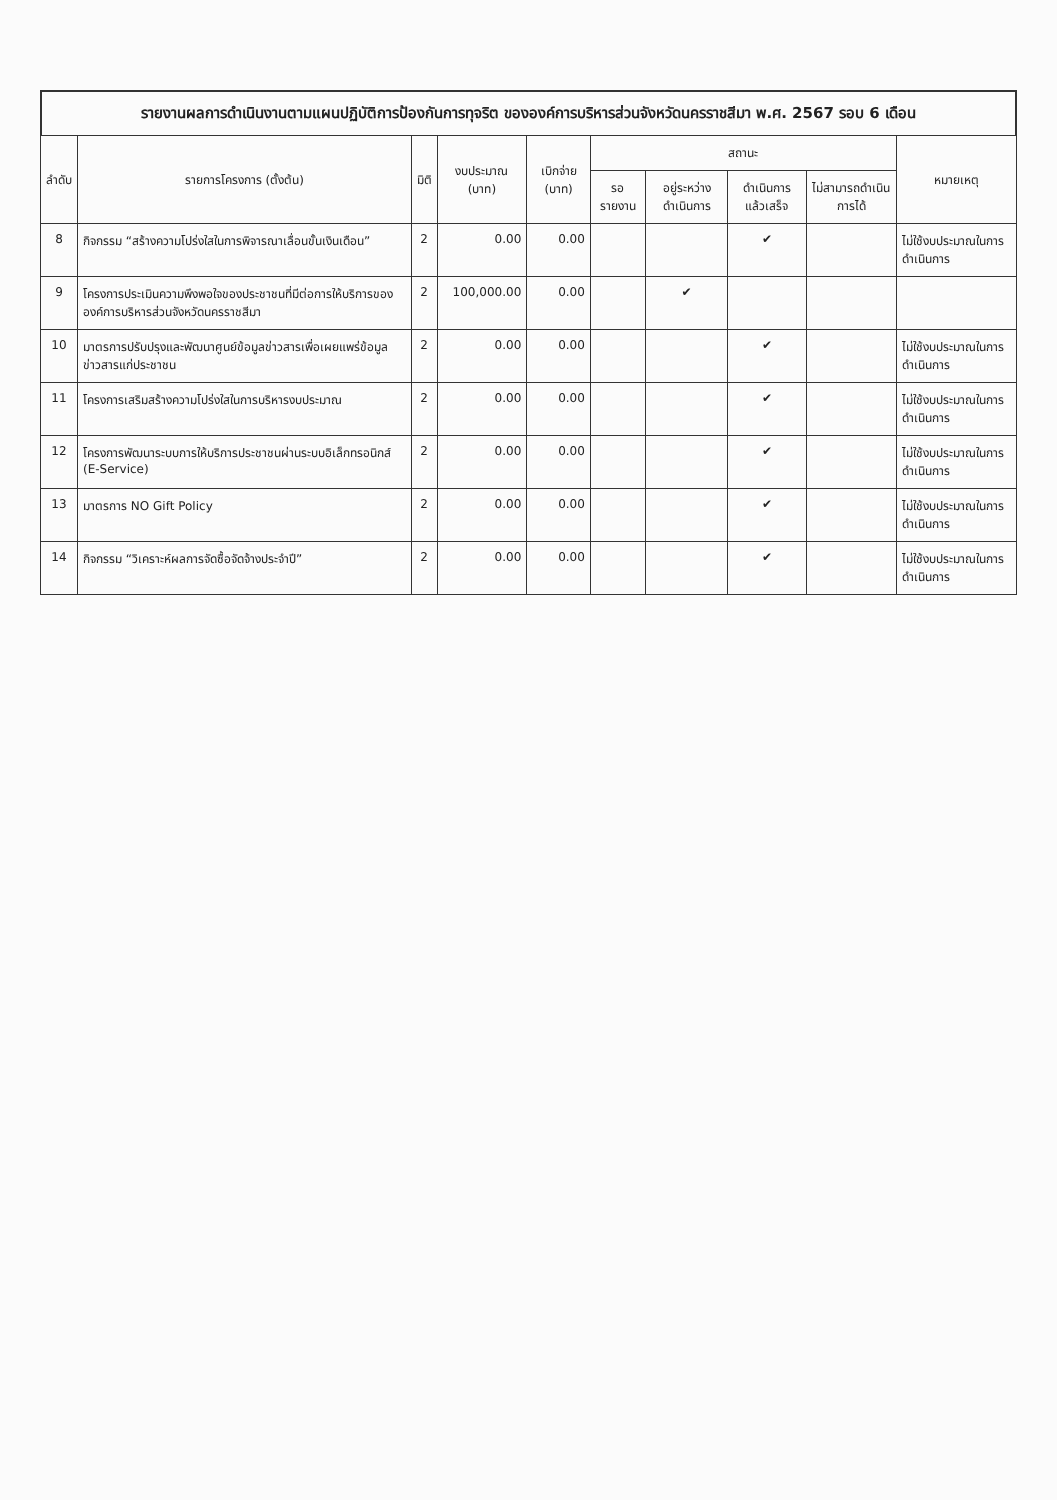รายงานผลการดำเนินงานตามแผนปฏิบัติการป้องกันการทุจริต ขององค์การบริหารส่วนจังหวัดนครราชสีมา พ.ศ. 2567 รอบ 6 เดือน
| ลำดับ | รายการโครงการ (ตั้งต้น) | มิติ | งบประมาณ (บาท) | เบิกจ่าย (บาท) | สถานะ | | | | หมายเหตุ |
| --- | --- | --- | --- | --- | --- | --- | --- | --- | --- |
| | | | | | รอรายงาน | อยู่ระหว่างดำเนินการ | ดำเนินการแล้วเสร็จ | ไม่สามารถดำเนินการได้ | |
| 8 | กิจกรรม “สร้างความโปร่งใสในการพิจารณาเลื่อนขั้นเงินเดือน” | 2 | 0.00 | 0.00 | | | ✔ | | ไม่ใช้งบประมาณในการดำเนินการ |
| 9 | โครงการประเมินความพึงพอใจของประชาชนที่มีต่อการให้บริการขององค์การบริหารส่วนจังหวัดนครราชสีมา | 2 | 100,000.00 | 0.00 | | ✔ | | | |
| 10 | มาตรการปรับปรุงและพัฒนาศูนย์ข้อมูลข่าวสารเพื่อเผยแพร่ข้อมูลข่าวสารแก่ประชาชน | 2 | 0.00 | 0.00 | | | ✔ | | ไม่ใช้งบประมาณในการดำเนินการ |
| 11 | โครงการเสริมสร้างความโปร่งใสในการบริหารงบประมาณ | 2 | 0.00 | 0.00 | | | ✔ | | ไม่ใช้งบประมาณในการดำเนินการ |
| 12 | โครงการพัฒนาระบบการให้บริการประชาชนผ่านระบบอิเล็กทรอนิกส์ (E-Service) | 2 | 0.00 | 0.00 | | | ✔ | | ไม่ใช้งบประมาณในการดำเนินการ |
| 13 | มาตรการ NO Gift Policy | 2 | 0.00 | 0.00 | | | ✔ | | ไม่ใช้งบประมาณในการดำเนินการ |
| 14 | กิจกรรม “วิเคราะห์ผลการจัดซื้อจัดจ้างประจำปี” | 2 | 0.00 | 0.00 | | | ✔ | | ไม่ใช้งบประมาณในการดำเนินการ |